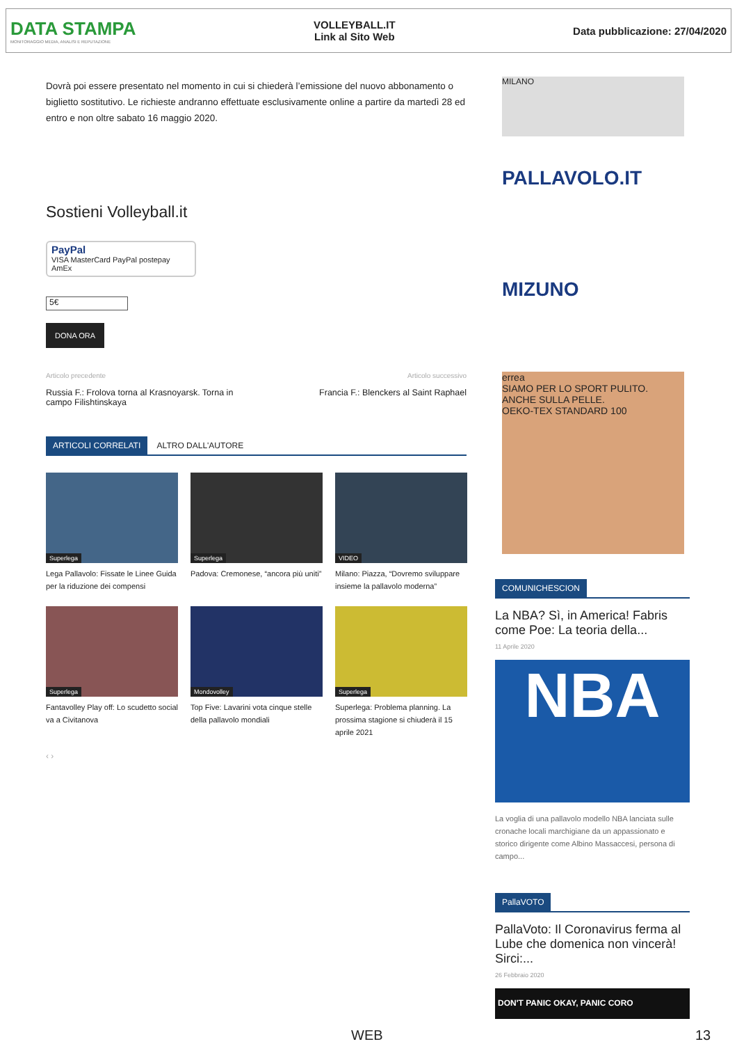DATA STAMPA
MONITORAGGIO MEDIA, ANALISI E REPUTAZIONE
VOLLEYBALL.IT
Link al Sito Web
Data pubblicazione: 27/04/2020
Dovrà poi essere presentato nel momento in cui si chiederà l’emissione del nuovo abbonamento o biglietto sostitutivo. Le richieste andranno effettuate esclusivamente online a partire da martedì 28 ed entro e non oltre sabato 16 maggio 2020.
Sostieni Volleyball.it
PayPal
VISA MasterCard PayPal postepay AmEx
5€
DONA ORA
Articolo precedente
Russia F.: Frolova torna al Krasnoyarsk. Torna in campo Filishtinskaya
Articolo successivo
Francia F.: Blenckers al Saint Raphael
ARTICOLI CORRELATI ALTRO DALL'AUTORE
Superlega
Lega Pallavolo: Fissate le Linee Guida per la riduzione dei compensi
Superlega
Padova: Cremonese, “ancora più uniti”
VIDEO
Milano: Piazza, “Dovremo sviluppare insieme la pallavolo moderna”
Superlega
Fantavolley Play off: Lo scudetto social va a Civitanova
Mondovolley
Top Five: Lavarini vota cinque stelle della pallavolo mondiali
Superlega
Superlega: Problema planning. La prossima stagione si chiuderà il 15 aprile 2021
‹ ›
MILANO
PALLAVOLO.IT
MIZUNO
errea
SIAMO PER LO SPORT PULITO. ANCHE SULLA PELLE.
OEKO-TEX STANDARD 100
COMUNICHESCION
La NBA? Sì, in America! Fabris come Poe: La teoria della...
11 Aprile 2020
NBA
La voglia di una pallavolo modello NBA lanciata sulle cronache locali marchigiane da un appassionato e storico dirigente come Albino Massaccesi, persona di campo...
PallaVOTO
PallaVoto: Il Coronavirus ferma al Lube che domenica non vincerà! Sirci:...
26 Febbraio 2020
DON'T PANIC OKAY, PANIC CORO
WEB 13